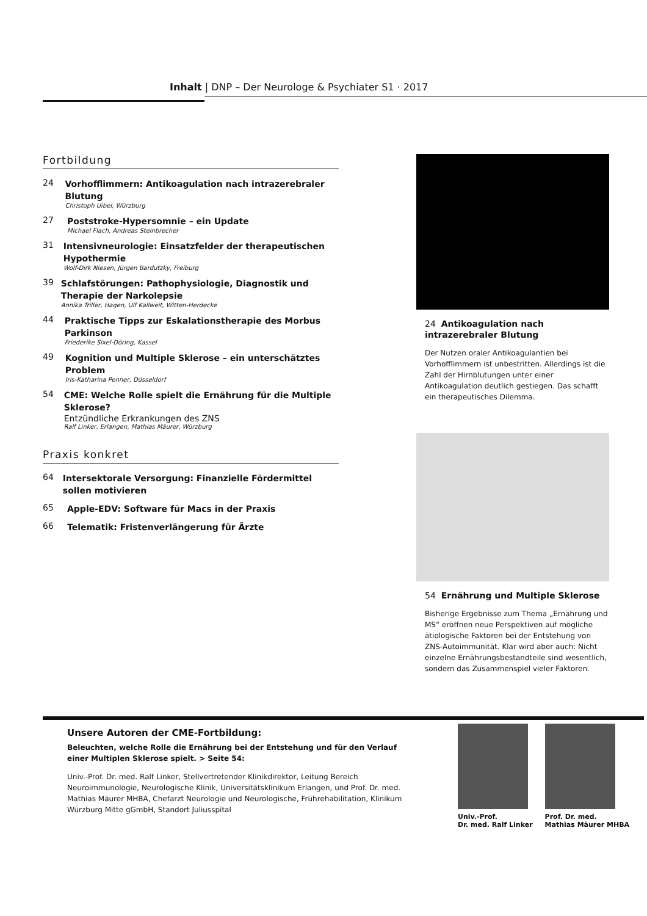Inhalt | DNP – Der Neurologe & Psychiater S1 · 2017
Fortbildung
24
Vorhofflimmern: Antikoagulation nach intrazerebraler Blutung
Christoph Uibel, Würzburg
27
Poststroke-Hypersomnie – ein Update
Michael Flach, Andreas Steinbrecher
31
Intensivneurologie: Einsatzfelder der therapeutischen Hypothermie
Wolf-Dirk Niesen, Jürgen Bardutzky, Freiburg
39
Schlafstörungen: Pathophysiologie, Diagnostik und Therapie der Narkolepsie
Annika Triller, Hagen, Ulf Kallweit, Witten-Herdecke
44
Praktische Tipps zur Eskalationstherapie des Morbus Parkinson
Friederike Sixel-Döring, Kassel
49
Kognition und Multiple Sklerose – ein unterschätztes Problem
Iris-Katharina Penner, Düsseldorf
54
CME: Welche Rolle spielt die Ernährung für die Multiple Sklerose?
Entzündliche Erkrankungen des ZNS
Ralf Linker, Erlangen, Mathias Mäurer, Würzburg
Praxis konkret
64
Intersektorale Versorgung: Finanzielle Fördermittel sollen motivieren
65
Apple-EDV: Software für Macs in der Praxis
66
Telematik: Fristenverlängerung für Ärzte
24 Antikoagulation nach intrazerebraler Blutung
Der Nutzen oraler Antikoagulantien bei Vorhofflimmern ist unbestritten. Allerdings ist die Zahl der Hirnblutungen unter einer Antikoagulation deutlich gestiegen. Das schafft ein therapeutisches Dilemma.
54 Ernährung und Multiple Sklerose
Bisherige Ergebnisse zum Thema „Ernährung und MS“ eröffnen neue Perspektiven auf mögliche ätiologische Faktoren bei der Entstehung von ZNS-Autoimmunität. Klar wird aber auch: Nicht einzelne Ernährungsbestandteile sind wesentlich, sondern das Zusammenspiel vieler Faktoren.
Unsere Autoren der CME-Fortbildung:
Beleuchten, welche Rolle die Ernährung bei der Entstehung und für den Verlauf einer Multiplen Sklerose spielt. > Seite 54:
Univ.-Prof. Dr. med. Ralf Linker, Stellvertretender Klinikdirektor, Leitung Bereich Neuroimmunologie, Neurologische Klinik, Universitätsklinikum Erlangen, und Prof. Dr. med. Mathias Mäurer MHBA, Chefarzt Neurologie und Neurologische, Frührehabilitation, Klinikum Würzburg Mitte gGmbH, Standort Juliusspital
Univ.-Prof.
Dr. med. Ralf Linker
Prof. Dr. med.
Mathias Mäurer MHBA